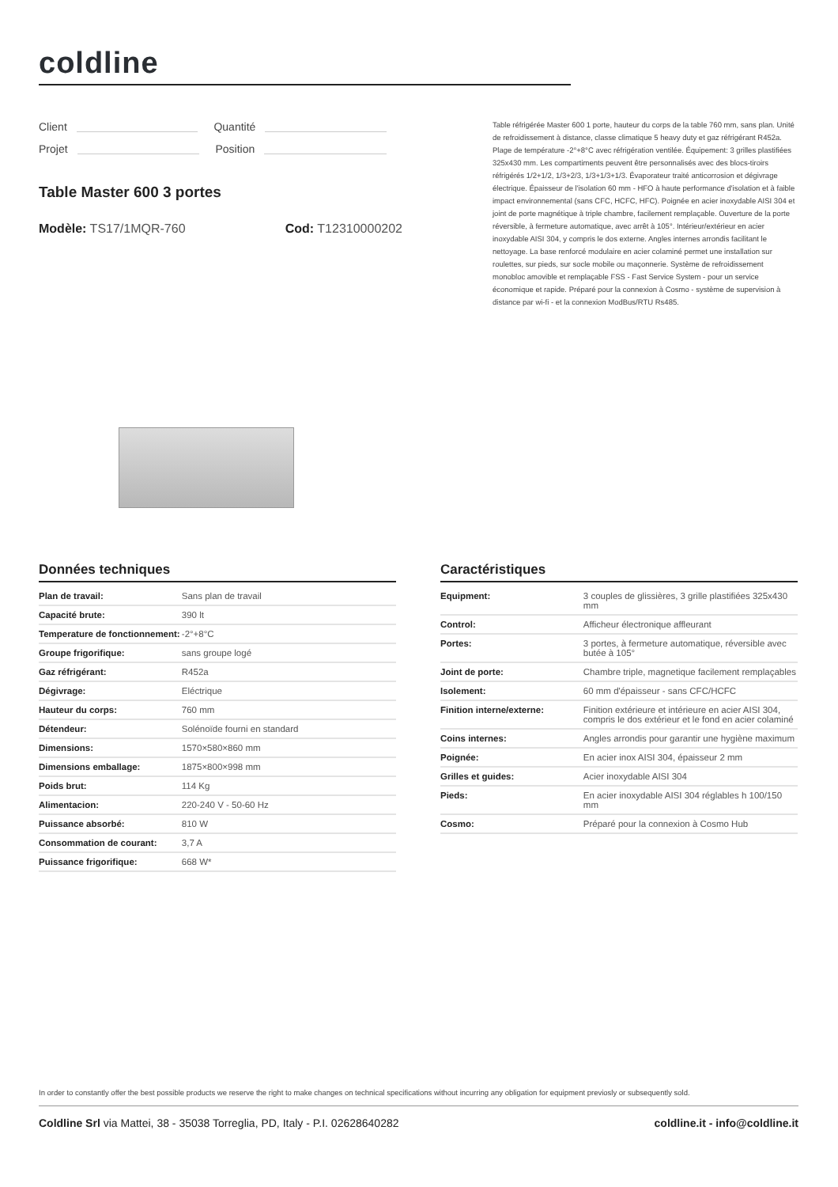coldline
Client Quantité
Projet Position
Table réfrigérée Master 600 1 porte, hauteur du corps de la table 760 mm, sans plan. Unité de refroidissement à distance, classe climatique 5 heavy duty et gaz réfrigérant R452a. Plage de température -2°+8°C avec réfrigération ventilée. Équipement: 3 grilles plastifiées 325x430 mm. Les compartiments peuvent être personnalisés avec des blocs-tiroirs réfrigérés 1/2+1/2, 1/3+2/3, 1/3+1/3+1/3. Évaporateur traité anticorrosion et dégivrage électrique. Épaisseur de l'isolation 60 mm - HFO à haute performance d'isolation et à faible impact environnemental (sans CFC, HCFC, HFC). Poignée en acier inoxydable AISI 304 et joint de porte magnétique à triple chambre, facilement remplaçable. Ouverture de la porte réversible, à fermeture automatique, avec arrêt à 105°. Intérieur/extérieur en acier inoxydable AISI 304, y compris le dos externe. Angles internes arrondis facilitant le nettoyage. La base renforcé modulaire en acier colaminé permet une installation sur roulettes, sur pieds, sur socle mobile ou maçonnerie. Système de refroidissement monobloc amovible et remplaçable FSS - Fast Service System - pour un service économique et rapide. Préparé pour la connexion à Cosmo - système de supervision à distance par wi-fi - et la connexion ModBus/RTU Rs485.
Table Master 600 3 portes
Modèle: TS17/1MQR-760 Cod: T12310000202
Données techniques
| Plan de travail: | Sans plan de travail |
| Capacité brute: | 390 lt |
| Temperature de fonctionnement: | -2°+8°C |
| Groupe frigorifique: | sans groupe logé |
| Gaz réfrigérant: | R452a |
| Dégivrage: | Eléctrique |
| Hauteur du corps: | 760 mm |
| Détendeur: | Solénoïde fourni en standard |
| Dimensions: | 1570×580×860 mm |
| Dimensions emballage: | 1875×800×998 mm |
| Poids brut: | 114 Kg |
| Alimentacion: | 220-240 V - 50-60 Hz |
| Puissance absorbé: | 810 W |
| Consommation de courant: | 3,7 A |
| Puissance frigorifique: | 668 W* |
Caractéristiques
| Equipment: | 3 couples de glissières, 3 grille plastifiées 325x430 mm |
| Control: | Afficheur électronique affleurant |
| Portes: | 3 portes, à fermeture automatique, réversible avec butée à 105° |
| Joint de porte: | Chambre triple, magnetique facilement remplaçables |
| Isolement: | 60 mm d'épaisseur - sans CFC/HCFC |
| Finition interne/externe: | Finition extérieure et intérieure en acier AISI 304, compris le dos extérieur et le fond en acier colaminé |
| Coins internes: | Angles arrondis pour garantir une hygiène maximum |
| Poignée: | En acier inox AISI 304, épaisseur 2 mm |
| Grilles et guides: | Acier inoxydable AISI 304 |
| Pieds: | En acier inoxydable AISI 304 réglables h 100/150 mm |
| Cosmo: | Préparé pour la connexion à Cosmo Hub |
In order to constantly offer the best possible products we reserve the right to make changes on technical specifications without incurring any obligation for equipment previosly or subsequently sold.
Coldline Srl via Mattei, 38 - 35038 Torreglia, PD, Italy - P.I. 02628640282
coldline.it - info@coldline.it